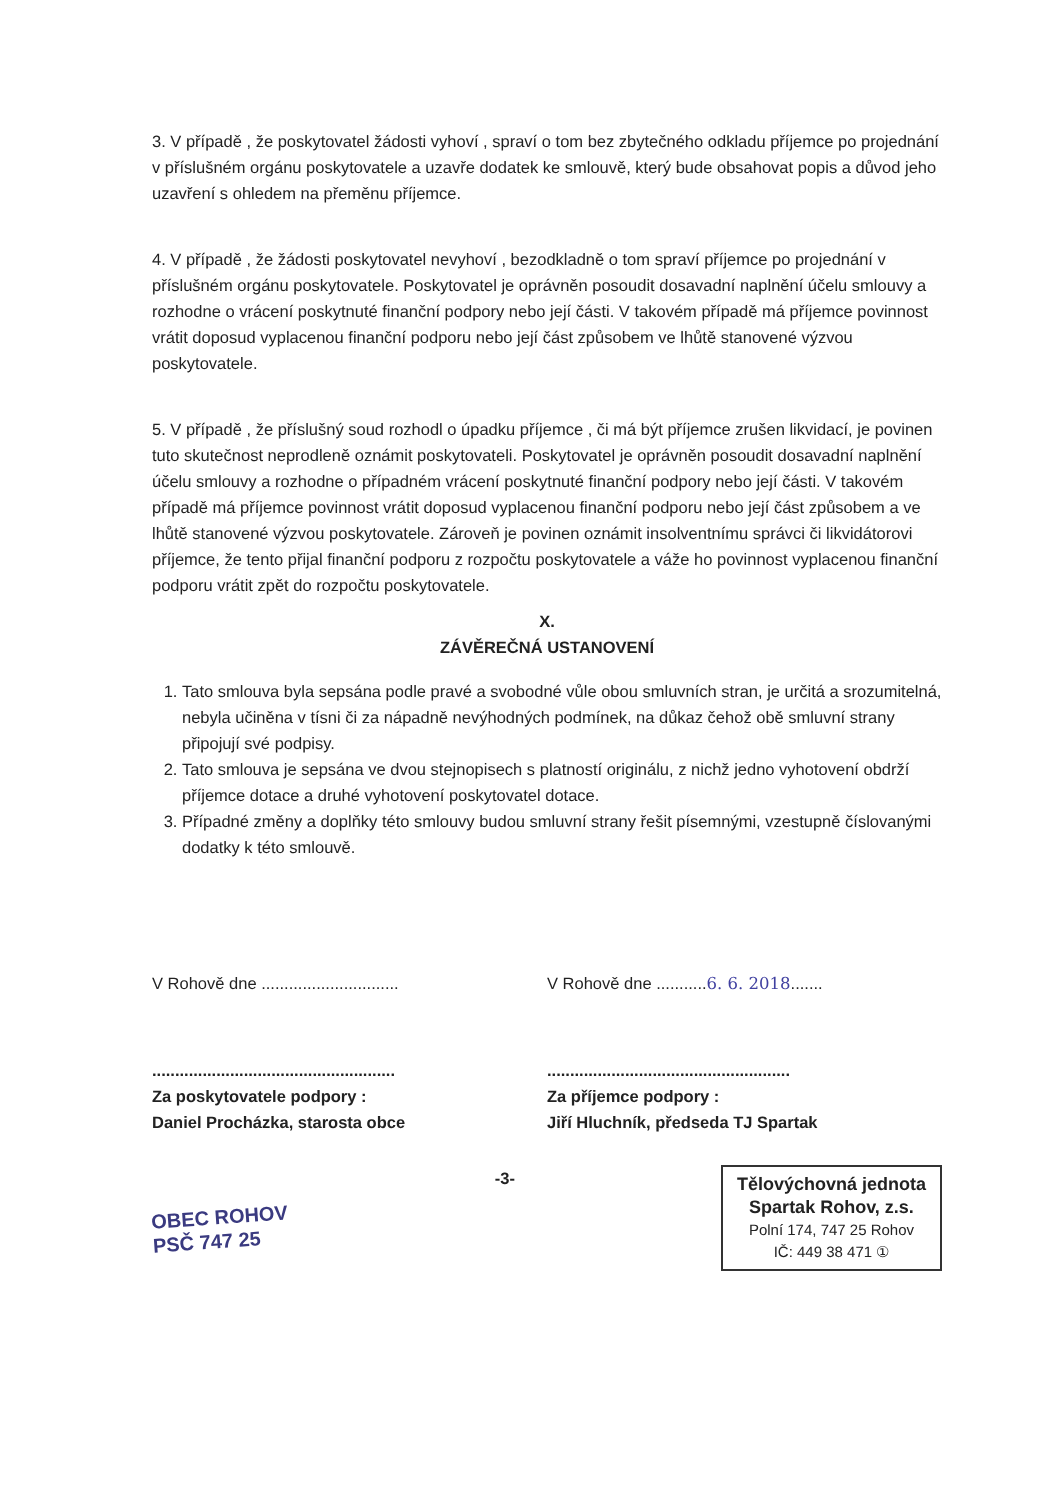3. V případě , že poskytovatel žádosti vyhoví , spraví o tom bez zbytečného odkladu příjemce po projednání v příslušném orgánu poskytovatele a uzavře dodatek ke smlouvě, který bude obsahovat popis a důvod jeho uzavření s ohledem na přeměnu příjemce.
4. V případě , že žádosti poskytovatel nevyhoví , bezodkladně o tom spraví příjemce po projednání v příslušném orgánu poskytovatele. Poskytovatel je oprávněn posoudit dosavadní naplnění účelu smlouvy a rozhodne o vrácení poskytnuté finanční podpory nebo její části. V takovém případě má příjemce povinnost vrátit doposud vyplacenou finanční podporu nebo její část způsobem ve lhůtě stanovené výzvou poskytovatele.
5. V případě , že příslušný soud rozhodl o úpadku příjemce , či má být příjemce zrušen likvidací, je povinen tuto skutečnost neprodleně oznámit poskytovateli. Poskytovatel je oprávněn posoudit dosavadní naplnění účelu smlouvy a rozhodne o případném vrácení poskytnuté finanční podpory nebo její části. V takovém případě má příjemce povinnost vrátit doposud vyplacenou finanční podporu nebo její část způsobem a ve lhůtě stanovené výzvou poskytovatele. Zároveň je povinen oznámit insolventnímu správci či likvidátorovi příjemce, že tento přijal finanční podporu z rozpočtu poskytovatele a váže ho povinnost vyplacenou finanční podporu vrátit zpět do rozpočtu poskytovatele.
X.
ZÁVĚREČNÁ USTANOVENÍ
1. Tato smlouva byla sepsána podle pravé a svobodné vůle obou smluvních stran, je určitá a srozumitelná, nebyla učiněna v tísni či za nápadně nevýhodných podmínek, na důkaz čehož obě smluvní strany připojují své podpisy.
2. Tato smlouva je sepsána ve dvou stejnopisech s platností originálu, z nichž jedno vyhotovení obdrží příjemce dotace a druhé vyhotovení poskytovatel dotace.
3. Případné změny a doplňky této smlouvy budou smluvní strany řešit písemnými, vzestupně číslovanými dodatky k této smlouvě.
V Rohově dne ..............................
V Rohově dne ...........6. 6. 2018.......
.....................................................
Za poskytovatele podpory :
Daniel Procházka, starosta obce
.....................................................
Za příjemce podpory :
Jiří Hluchník, předseda TJ Spartak
OBEC ROHOV
PSČ 747 25
-3-
Tělovýchovná jednota
Spartak Rohov, z.s.
Polní 174, 747 25 Rohov
IČ: 449 38 471 ①